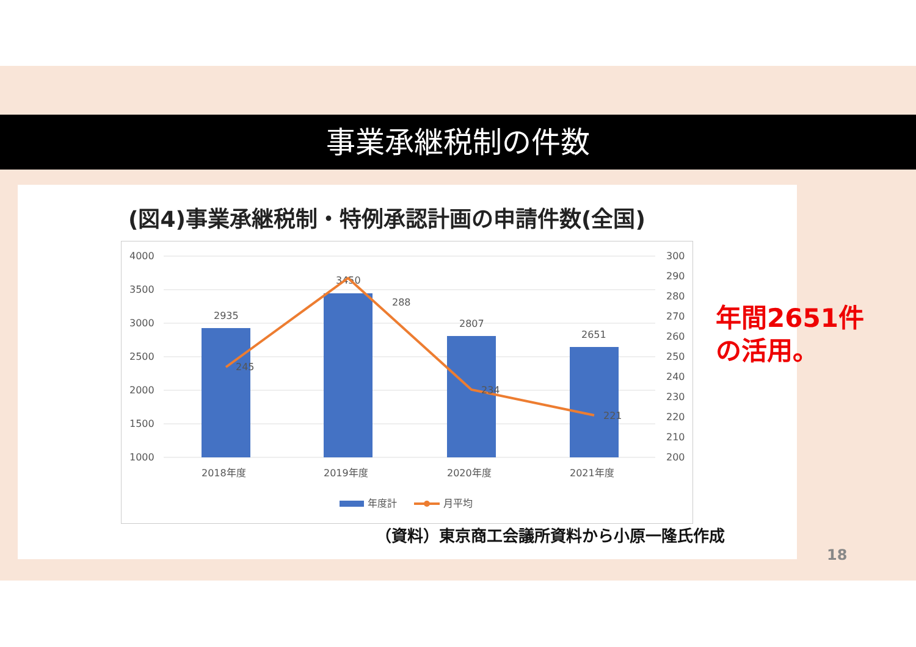事業承継税制の件数
(図4)事業承継税制・特例承認計画の申請件数(全国)
4000
3500
3000
2500
2000
1500
1000
300
290
280
270
260
250
240
230
220
210
200
2935
3450
2807
2651
245
288
234
221
2018年度
2019年度
2020年度
2021年度
年度計
月平均
年間2651件
の活用。
（資料）東京商工会議所資料から小原一隆氏作成
18